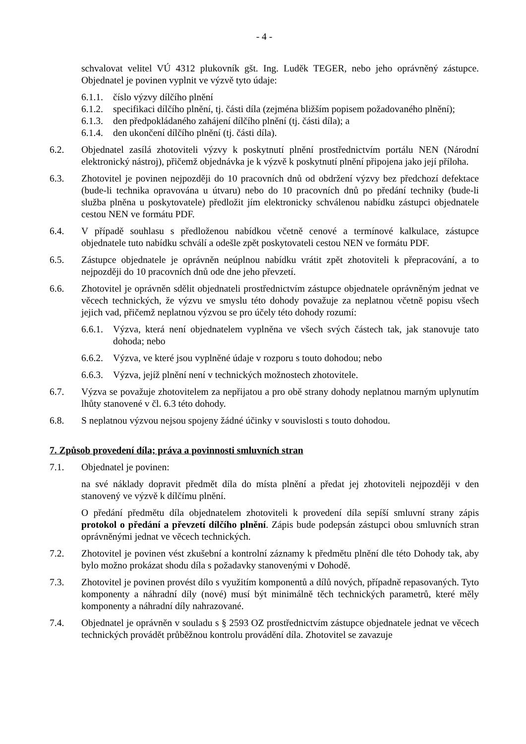- 4 -
schvalovat velitel VÚ 4312 plukovník gšt. Ing. Luděk TEGER, nebo jeho oprávněný zástupce. Objednatel je povinen vyplnit ve výzvě tyto údaje:
6.1.1.
číslo výzvy dílčího plnění
6.1.2.
specifikaci dílčího plnění, tj. části díla (zejména bližším popisem požadovaného plnění);
6.1.3.
den předpokládaného zahájení dílčího plnění (tj. části díla); a
6.1.4.
den ukončení dílčího plnění (tj. části díla).
6.2. Objednatel zasílá zhotoviteli výzvy k poskytnutí plnění prostřednictvím portálu NEN (Národní elektronický nástroj), přičemž objednávka je k výzvě k poskytnutí plnění připojena jako její příloha.
6.3. Zhotovitel je povinen nejpozději do 10 pracovních dnů od obdržení výzvy bez předchozí defektace (bude-li technika opravována u útvaru) nebo do 10 pracovních dnů po předání techniky (bude-li služba plněna u poskytovatele) předložit jím elektronicky schválenou nabídku zástupci objednatele cestou NEN ve formátu PDF.
6.4. V případě souhlasu s předloženou nabídkou včetně cenové a termínové kalkulace, zástupce objednatele tuto nabídku schválí a odešle zpět poskytovateli cestou NEN ve formátu PDF.
6.5. Zástupce objednatele je oprávněn neúplnou nabídku vrátit zpět zhotoviteli k přepracování, a to nejpozději do 10 pracovních dnů ode dne jeho převzetí.
6.6. Zhotovitel je oprávněn sdělit objednateli prostřednictvím zástupce objednatele oprávněným jednat ve věcech technických, že výzvu ve smyslu této dohody považuje za neplatnou včetně popisu všech jejich vad, přičemž neplatnou výzvou se pro účely této dohody rozumí:
6.6.1.
Výzva, která není objednatelem vyplněna ve všech svých částech tak, jak stanovuje tato dohoda; nebo
6.6.2.
Výzva, ve které jsou vyplněné údaje v rozporu s touto dohodou; nebo
6.6.3.
Výzva, jejíž plnění není v technických možnostech zhotovitele.
6.7. Výzva se považuje zhotovitelem za nepřijatou a pro obě strany dohody neplatnou marným uplynutím lhůty stanovené v čl. 6.3 této dohody.
6.8. S neplatnou výzvou nejsou spojeny žádné účinky v souvislosti s touto dohodou.
7. Způsob provedení díla; práva a povinnosti smluvních stran
7.1. Objednatel je povinen:
na své náklady dopravit předmět díla do místa plnění a předat jej zhotoviteli nejpozději v den stanovený ve výzvě k dílčímu plnění.
O předání předmětu díla objednatelem zhotoviteli k provedení díla sepíší smluvní strany zápis protokol o předání a převzetí dílčího plnění. Zápis bude podepsán zástupci obou smluvních stran oprávněnými jednat ve věcech technických.
7.2. Zhotovitel je povinen vést zkušební a kontrolní záznamy k předmětu plnění dle této Dohody tak, aby bylo možno prokázat shodu díla s požadavky stanovenými v Dohodě.
7.3. Zhotovitel je povinen provést dílo s využitím komponentů a dílů nových, případně repasovaných. Tyto komponenty a náhradní díly (nové) musí být minimálně těch technických parametrů, které měly komponenty a náhradní díly nahrazované.
7.4. Objednatel je oprávněn v souladu s § 2593 OZ prostřednictvím zástupce objednatele jednat ve věcech technických provádět průběžnou kontrolu provádění díla. Zhotovitel se zavazuje